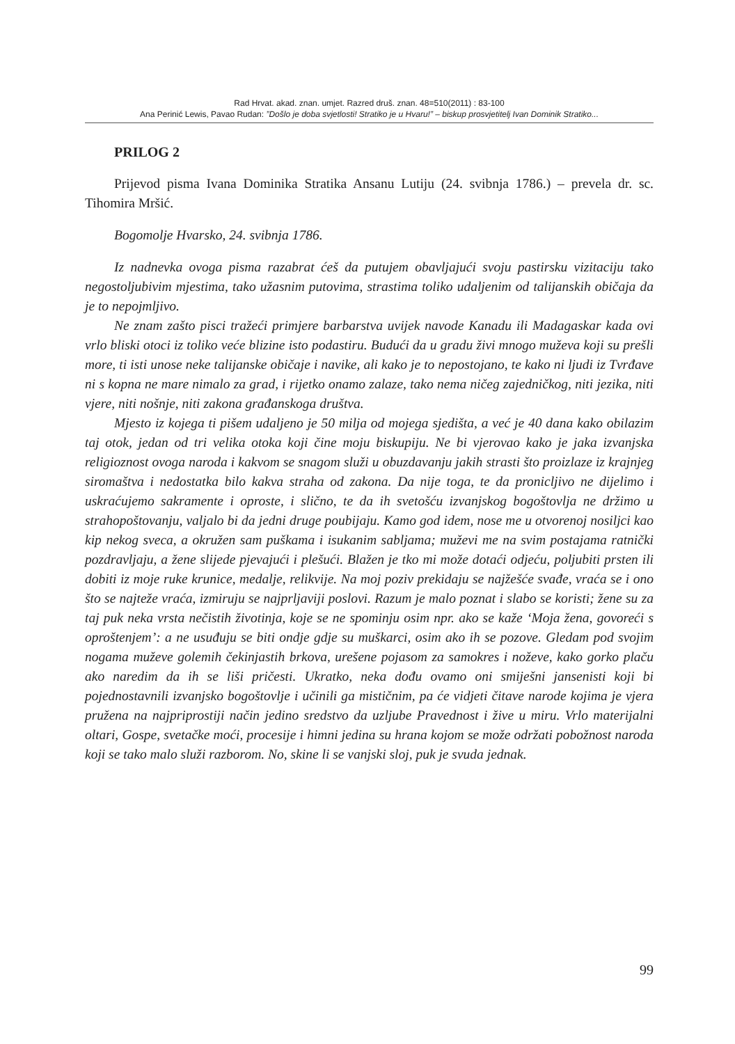Rad Hrvat. akad. znan. umjet. Razred druš. znan. 48=510(2011) : 83-100
Ana Perinić Lewis, Pavao Rudan: ”Došlo je doba svjetlosti! Stratiko je u Hvaru!” – biskup prosvjetitelj Ivan Dominik Stratiko...
PRILOG 2
Prijevod pisma Ivana Dominika Stratika Ansanu Lutiju (24. svibnja 1786.) – prevela dr. sc. Tihomira Mršić.
Bogomolje Hvarsko, 24. svibnja 1786.
Iz nadnevka ovoga pisma razabrat ćeš da putujem obavljajući svoju pastirsku vizitaciju tako negostoljubivim mjestima, tako užasnim putovima, strastima toliko udaljenim od talijanskih običaja da je to nepojmljivo.
Ne znam zašto pisci tražeći primjere barbarstva uvijek navode Kanadu ili Madagaskar kada ovi vrlo bliski otoci iz toliko veće blizine isto podastiru. Budući da u gradu živi mnogo muževa koji su prešli more, ti isti unose neke talijanske običaje i navike, ali kako je to nepostojano, te kako ni ljudi iz Tvrđave ni s kopna ne mare nimalo za grad, i rijetko onamo zalaze, tako nema ničeg zajedničkog, niti jezika, niti vjere, niti nošnje, niti zakona građanskoga društva.
Mjesto iz kojega ti pišem udaljeno je 50 milja od mojega sjedišta, a već je 40 dana kako obilazim taj otok, jedan od tri velika otoka koji čine moju biskupiju. Ne bi vjerovao kako je jaka izvanjska religioznost ovoga naroda i kakvom se snagom služi u obuzdavanju jakih strasti što proizlaze iz krajnjeg siromaštva i nedostatka bilo kakva straha od zakona. Da nije toga, te da pronicljivo ne dijelimo i uskraćujemo sakramente i oproste, i slično, te da ih svetošću izvanjskog bogoštovlja ne držimo u strahopoštovanju, valjalo bi da jedni druge poubijaju. Kamo god idem, nose me u otvorenoj nosiljci kao kip nekog sveca, a okružen sam puškama i isukanim sabljama; muževi me na svim postajama ratnički pozdravljaju, a žene slijede pjevajući i plešući. Blažen je tko mi može dotaći odjeću, poljubiti prsten ili dobiti iz moje ruke krunice, medalje, relikvije. Na moj poziv prekidaju se najžešće svađe, vraća se i ono što se najteže vraća, izmiruju se najprljaviji poslovi. Razum je malo poznat i slabo se koristi; žene su za taj puk neka vrsta nečistih životinja, koje se ne spominju osim npr. ako se kaže ‘Moja žena, govoreći s oproštenjem’: a ne usuđuju se biti ondje gdje su muškarci, osim ako ih se pozove. Gledam pod svojim nogama muževe golemih čekinjastih brkova, urešene pojasom za samokres i noževe, kako gorko plaču ako naredim da ih se liši pričesti. Ukratko, neka dođu ovamo oni smiješni jansenisti koji bi pojednostavnili izvanjsko bogoštovlje i učinili ga mističnim, pa će vidjeti čitave narode kojima je vjera pružena na najpriprostiji način jedino sredstvo da uzljube Pravednost i žive u miru. Vrlo materijalni oltari, Gospe, svetačke moći, procesije i himni jedina su hrana kojom se može održati pobožnost naroda koji se tako malo služi razborom. No, skine li se vanjski sloj, puk je svuda jednak.
99